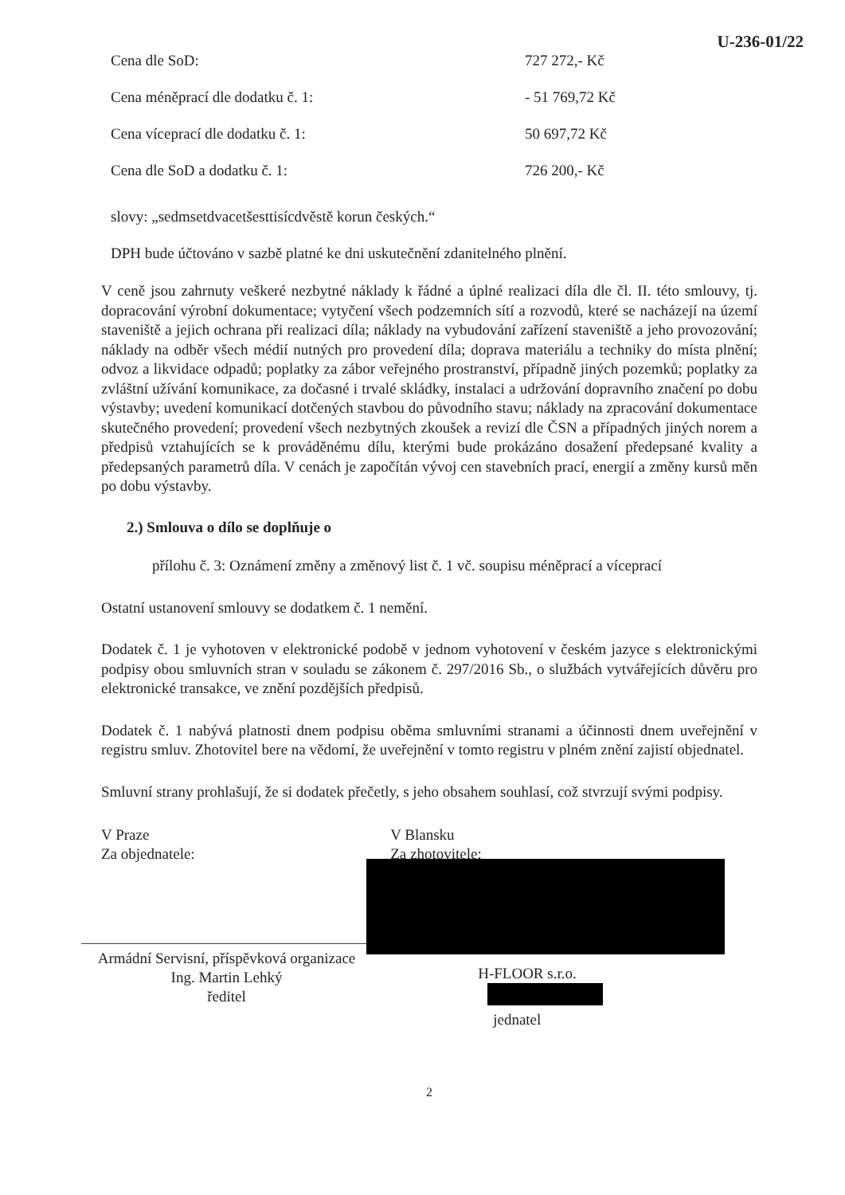U-236-01/22
Cena dle SoD: 727 272,- Kč
Cena méněprací dle dodatku č. 1: - 51 769,72 Kč
Cena víceprací dle dodatku č. 1: 50 697,72 Kč
Cena dle SoD a dodatku č. 1: 726 200,- Kč
slovy: „sedmsetdvacetšesttisícdvěstě korun českých.“
DPH bude účtováno v sazbě platné ke dni uskutečnění zdanitelného plnění.
V ceně jsou zahrnuty veškeré nezbytné náklady k řádné a úplné realizaci díla dle čl. II. této smlouvy, tj. dopracování výrobní dokumentace; vytyčení všech podzemních sítí a rozvodů, které se nacházejí na území staveniště a jejich ochrana při realizaci díla; náklady na vybudování zařízení staveniště a jeho provozování; náklady na odběr všech médií nutných pro provedení díla; doprava materiálu a techniky do místa plnění; odvoz a likvidace odpadů; poplatky za zábor veřejného prostranství, případně jiných pozemků; poplatky za zvláštní užívání komunikace, za dočasné i trvalé skládky, instalaci a udržování dopravního značení po dobu výstavby; uvedení komunikací dotčených stavbou do původního stavu; náklady na zpracování dokumentace skutečného provedení; provedení všech nezbytných zkoušek a revizí dle ČSN a případných jiných norem a předpisů vztahujících se k prováděnému dílu, kterými bude prokázáno dosažení předepsané kvality a předepsaných parametrů díla. V cenách je započítán vývoj cen stavebních prací, energií a změny kursů měn po dobu výstavby.
2.) Smlouva o dílo se doplňuje o
přílohu č. 3: Oznámení změny a změnový list č. 1 vč. soupisu méněprací a víceprací
Ostatní ustanovení smlouvy se dodatkem č. 1 nemění.
Dodatek č. 1 je vyhotoven v elektronické podobě v jednom vyhotovení v českém jazyce s elektronickými podpisy obou smluvních stran v souladu se zákonem č. 297/2016 Sb., o službách vytvářejících důvěru pro elektronické transakce, ve znění pozdějších předpisů.
Dodatek č. 1 nabývá platnosti dnem podpisu oběma smluvními stranami a účinnosti dnem uveřejnění v registru smluv. Zhotovitel bere na vědomí, že uveřejnění v tomto registru v plném znění zajistí objednatel.
Smluvní strany prohlašují, že si dodatek přečetly, s jeho obsahem souhlasí, což stvrzují svými podpisy.
V Praze
Za objednatele:
Armádní Servisní, příspěvková organizace
Ing. Martin Lehký
ředitel
V Blansku
Za zhotovitele:
H-FLOOR s.r.o.
jednatel
2